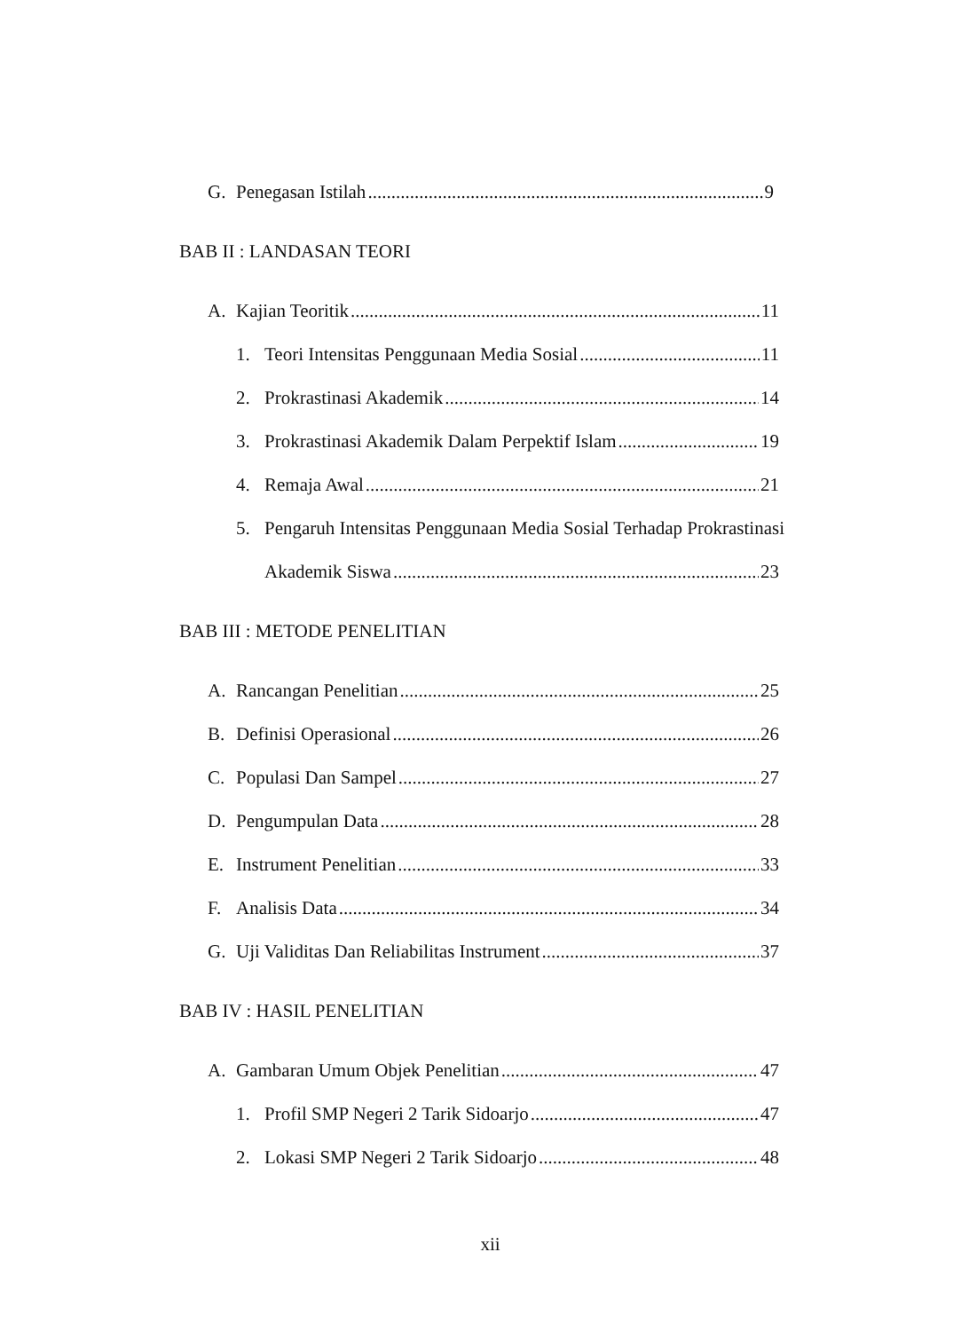G. Penegasan Istilah 9
BAB II : LANDASAN TEORI
A. Kajian Teoritik 11
1. Teori Intensitas Penggunaan Media Sosial 11
2. Prokrastinasi Akademik 14
3. Prokrastinasi Akademik Dalam Perpektif Islam 19
4. Remaja Awal 21
5. Pengaruh Intensitas Penggunaan Media Sosial Terhadap Prokrastinasi
Akademik Siswa 23
BAB III : METODE PENELITIAN
A. Rancangan Penelitian 25
B. Definisi Operasional 26
C. Populasi Dan Sampel 27
D. Pengumpulan Data 28
E. Instrument Penelitian 33
F. Analisis Data 34
G. Uji Validitas Dan Reliabilitas Instrument 37
BAB IV : HASIL PENELITIAN
A. Gambaran Umum Objek Penelitian 47
1. Profil SMP Negeri 2 Tarik Sidoarjo 47
2. Lokasi SMP Negeri 2 Tarik Sidoarjo 48
xii